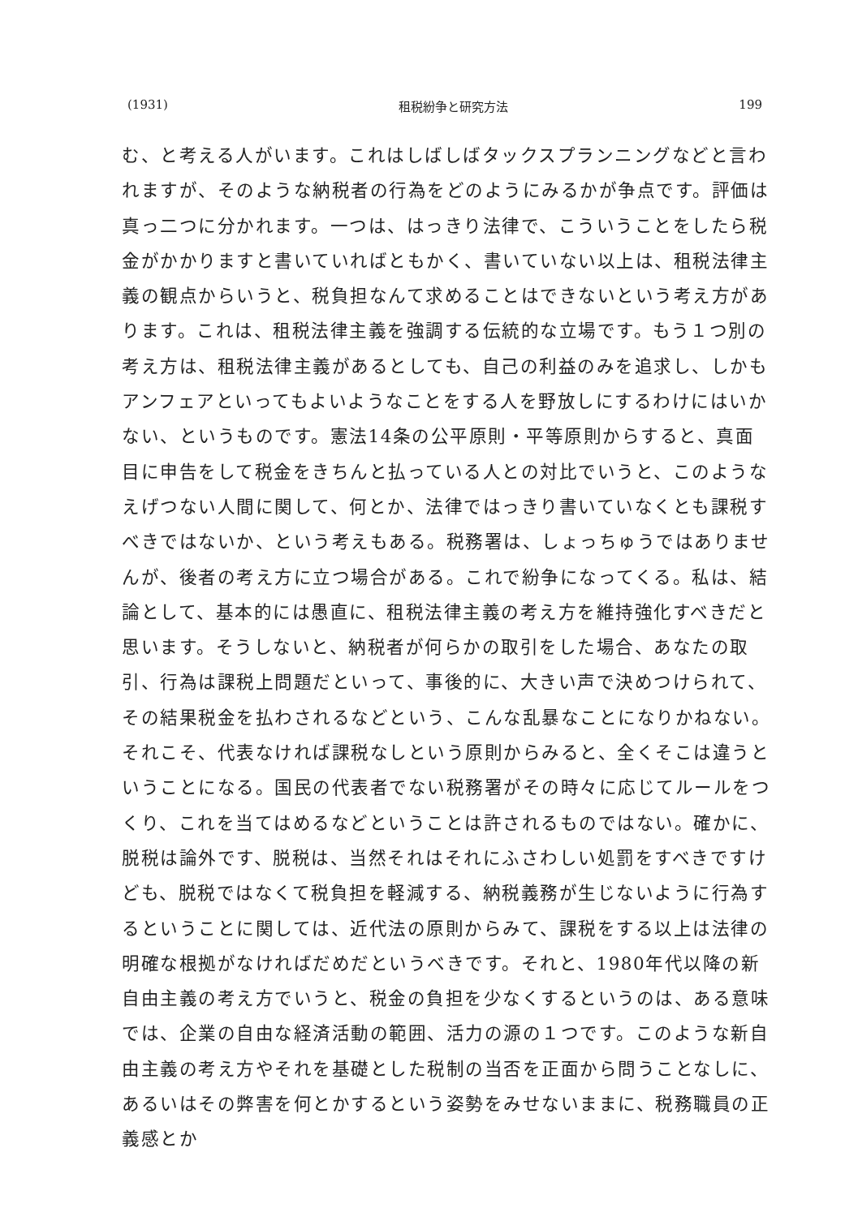(1931) 租税紛争と研究方法 199
む、と考える人がいます。これはしばしばタックスプランニングなどと言われますが、そのような納税者の行為をどのようにみるかが争点です。評価は真っ二つに分かれます。一つは、はっきり法律で、こういうことをしたら税金がかかりますと書いていればともかく、書いていない以上は、租税法律主義の観点からいうと、税負担なんて求めることはできないという考え方があります。これは、租税法律主義を強調する伝統的な立場です。もう１つ別の考え方は、租税法律主義があるとしても、自己の利益のみを追求し、しかもアンフェアといってもよいようなことをする人を野放しにするわけにはいかない、というものです。憲法14条の公平原則・平等原則からすると、真面目に申告をして税金をきちんと払っている人との対比でいうと、このようなえげつない人間に関して、何とか、法律ではっきり書いていなくとも課税すべきではないか、という考えもある。税務署は、しょっちゅうではありませんが、後者の考え方に立つ場合がある。これで紛争になってくる。私は、結論として、基本的には愚直に、租税法律主義の考え方を維持強化すべきだと思います。そうしないと、納税者が何らかの取引をした場合、あなたの取引、行為は課税上問題だといって、事後的に、大きい声で決めつけられて、その結果税金を払わされるなどという、こんな乱暴なことになりかねない。それこそ、代表なければ課税なしという原則からみると、全くそこは違うということになる。国民の代表者でない税務署がその時々に応じてルールをつくり、これを当てはめるなどということは許されるものではない。確かに、脱税は論外です、脱税は、当然それはそれにふさわしい処罰をすべきですけども、脱税ではなくて税負担を軽減する、納税義務が生じないように行為するということに関しては、近代法の原則からみて、課税をする以上は法律の明確な根拠がなければだめだというべきです。それと、1980年代以降の新自由主義の考え方でいうと、税金の負担を少なくするというのは、ある意味では、企業の自由な経済活動の範囲、活力の源の１つです。このような新自由主義の考え方やそれを基礎とした税制の当否を正面から問うことなしに、あるいはその弊害を何とかするという姿勢をみせないままに、税務職員の正義感とか